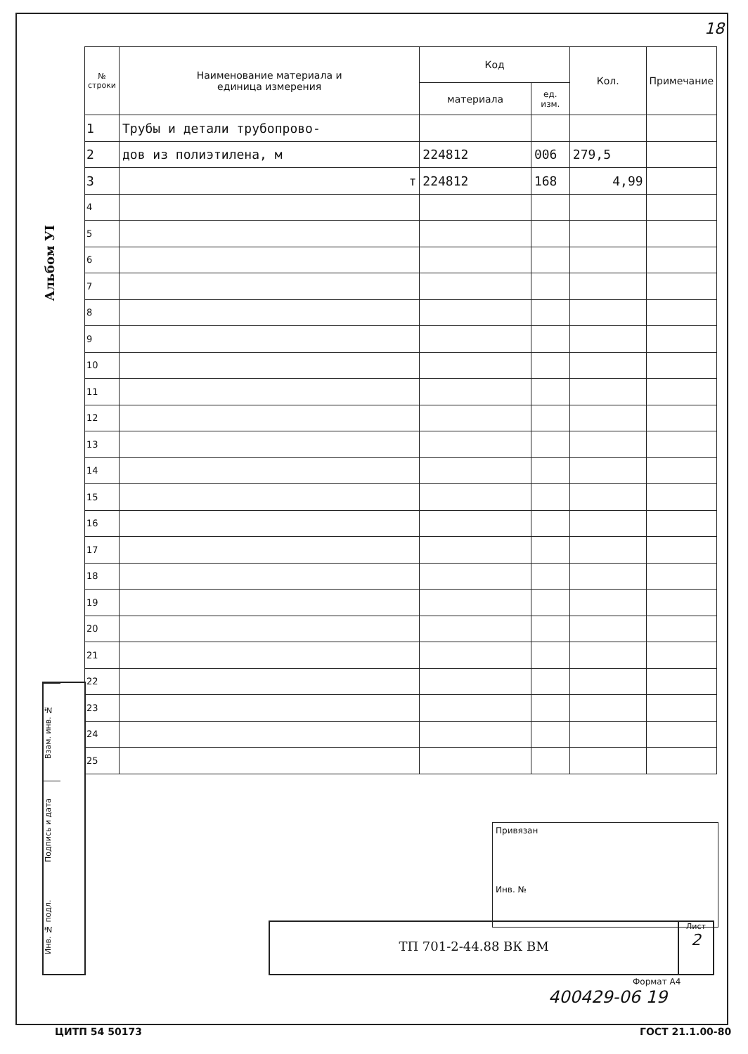18
Альбом УІ
| № строки | Наименование материала и единица измерения | Код | | Кол. | Примечание |
| --- | --- | --- | --- | --- | --- |
| | | материала | ед. изм. | | |
| 1 | Трубы и детали трубопрово- | | | | |
| 2 | дов из полиэтилена, м | 224812 | 006 | 279,5 | |
| 3 | т | 224812 | 168 | 4,99 | |
| 4 | | | | | |
| 5 | | | | | |
| 6 | | | | | |
| 7 | | | | | |
| 8 | | | | | |
| 9 | | | | | |
| 10 | | | | | |
| 11 | | | | | |
| 12 | | | | | |
| 13 | | | | | |
| 14 | | | | | |
| 15 | | | | | |
| 16 | | | | | |
| 17 | | | | | |
| 18 | | | | | |
| 19 | | | | | |
| 20 | | | | | |
| 21 | | | | | |
| 22 | | | | | |
| 23 | | | | | |
| 24 | | | | | |
| 25 | | | | | |
Взам. инв. №
Подпись и дата
Инв. № подл.
Привязан
Инв. №
ТП 701-2-44.88 ВК ВМ
Лист
2
Формат А4
400429-06 19
ЦИТП 54 50173 ГОСТ 21.1.00-80